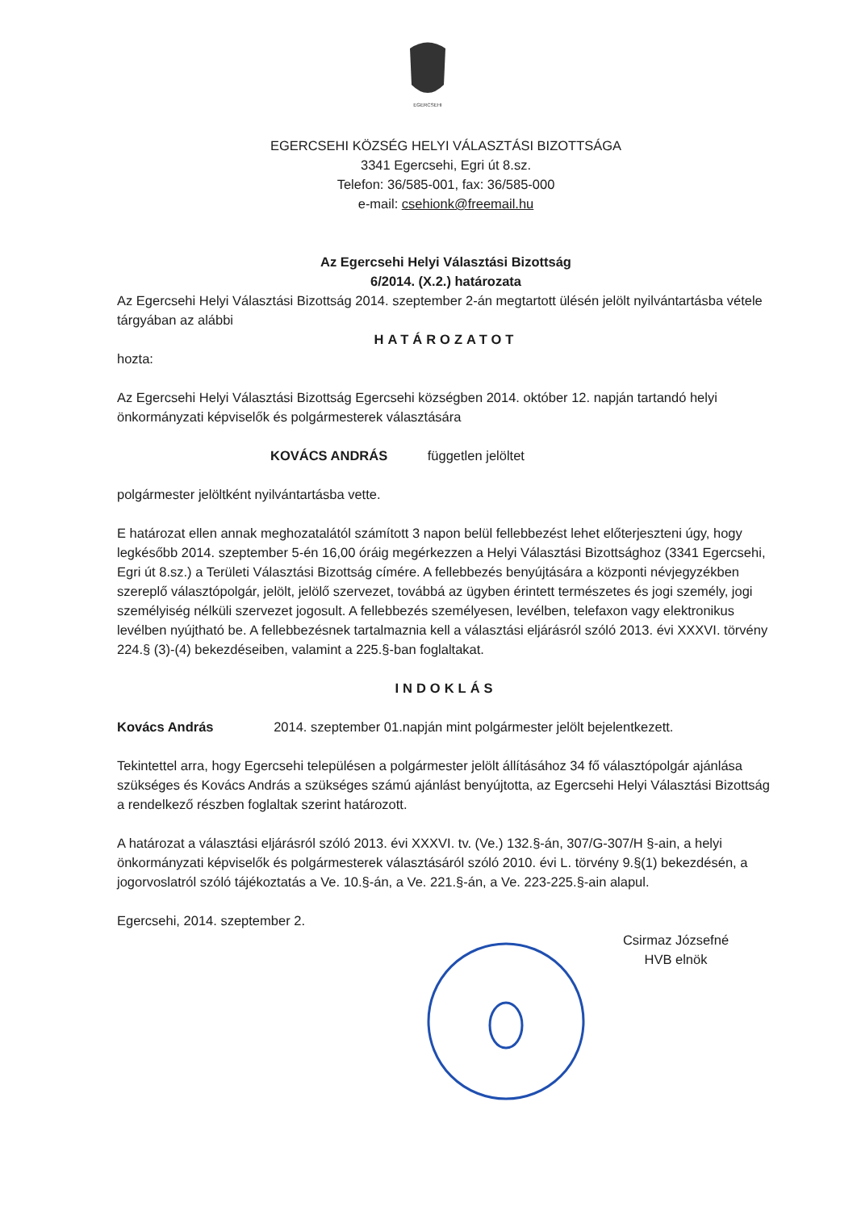EGERCSEHI
EGERCSEHI KÖZSÉG HELYI VÁLASZTÁSI BIZOTTSÁGA
3341 Egercsehi, Egri út 8.sz.
Telefon: 36/585-001, fax: 36/585-000
e-mail: csehionk@freemail.hu
Az Egercsehi Helyi Választási Bizottság
6/2014. (X.2.) határozata
Az Egercsehi Helyi Választási Bizottság 2014. szeptember 2-án megtartott ülésén jelölt nyilvántartásba vétele tárgyában az alábbi
HATÁROZATOT
hozta:
Az Egercsehi Helyi Választási Bizottság Egercsehi községben 2014. október 12. napján tartandó helyi önkormányzati képviselők és polgármesterek választására
KOVÁCS ANDRÁS független jelöltet
polgármester jelöltként nyilvántartásba vette.
E határozat ellen annak meghozatalától számított 3 napon belül fellebbezést lehet előterjeszteni úgy, hogy legkésőbb 2014. szeptember 5-én 16,00 óráig megérkezzen a Helyi Választási Bizottsághoz (3341 Egercsehi, Egri út 8.sz.) a Területi Választási Bizottság címére. A fellebbezés benyújtására a központi névjegyzékben szereplő választópolgár, jelölt, jelölő szervezet, továbbá az ügyben érintett természetes és jogi személy, jogi személyiség nélküli szervezet jogosult. A fellebbezés személyesen, levélben, telefaxon vagy elektronikus levélben nyújtható be. A fellebbezésnek tartalmaznia kell a választási eljárásról szóló 2013. évi XXXVI. törvény 224.§ (3)-(4) bekezdéseiben, valamint a 225.§-ban foglaltakat.
INDOKLÁS
Kovács András 2014. szeptember 01.napján mint polgármester jelölt bejelentkezett.
Tekintettel arra, hogy Egercsehi településen a polgármester jelölt állításához 34 fő választópolgár ajánlása szükséges és Kovács András a szükséges számú ajánlást benyújtotta, az Egercsehi Helyi Választási Bizottság a rendelkező részben foglaltak szerint határozott.
A határozat a választási eljárásról szóló 2013. évi XXXVI. tv. (Ve.) 132.§-án, 307/G-307/H §-ain, a helyi önkormányzati képviselők és polgármesterek választásáról szóló 2010. évi L. törvény 9.§(1) bekezdésén, a jogorvoslatról szóló tájékoztatás a Ve. 10.§-án, a Ve. 221.§-án, a Ve. 223-225.§-ain alapul.
Egercsehi, 2014. szeptember 2.
Csirmaz Józsefné
HVB elnök